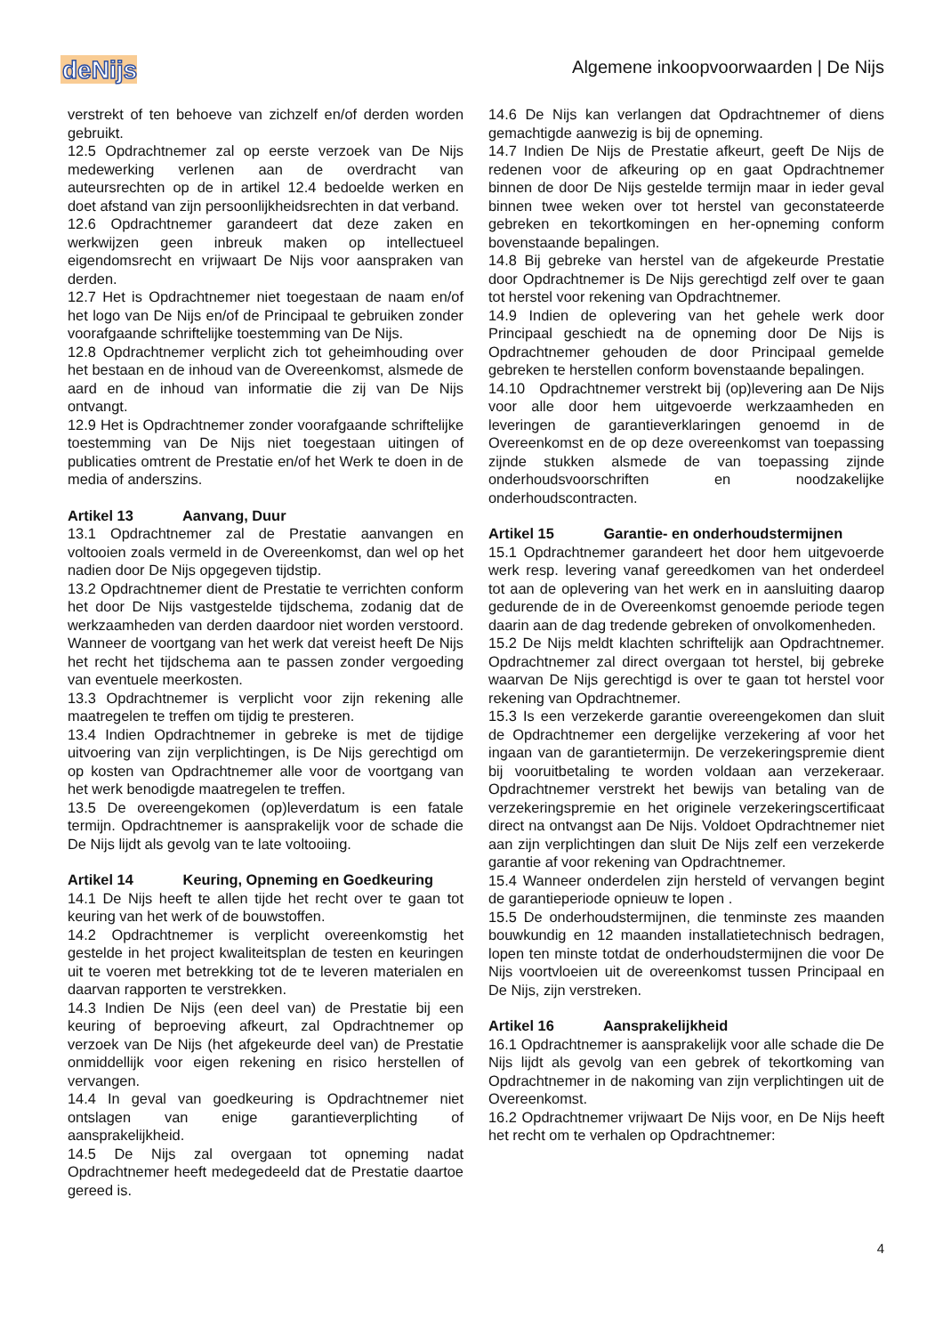deNijs
Algemene inkoopvoorwaarden | De Nijs
verstrekt of ten behoeve van zichzelf en/of derden worden gebruikt.
12.5 Opdrachtnemer zal op eerste verzoek van De Nijs medewerking verlenen aan de overdracht van auteursrechten op de in artikel 12.4 bedoelde werken en doet afstand van zijn persoonlijkheidsrechten in dat verband.
12.6 Opdrachtnemer garandeert dat deze zaken en werkwijzen geen inbreuk maken op intellectueel eigendomsrecht en vrijwaart De Nijs voor aanspraken van derden.
12.7 Het is Opdrachtnemer niet toegestaan de naam en/of het logo van De Nijs en/of de Principaal te gebruiken zonder voorafgaande schriftelijke toestemming van De Nijs.
12.8 Opdrachtnemer verplicht zich tot geheimhouding over het bestaan en de inhoud van de Overeenkomst, alsmede de aard en de inhoud van informatie die zij van De Nijs ontvangt.
12.9 Het is Opdrachtnemer zonder voorafgaande schriftelijke toestemming van De Nijs niet toegestaan uitingen of publicaties omtrent de Prestatie en/of het Werk te doen in de media of anderszins.
Artikel 13 Aanvang, Duur
13.1 Opdrachtnemer zal de Prestatie aanvangen en voltooien zoals vermeld in de Overeenkomst, dan wel op het nadien door De Nijs opgegeven tijdstip.
13.2 Opdrachtnemer dient de Prestatie te verrichten conform het door De Nijs vastgestelde tijdschema, zodanig dat de werkzaamheden van derden daardoor niet worden verstoord. Wanneer de voortgang van het werk dat vereist heeft De Nijs het recht het tijdschema aan te passen zonder vergoeding van eventuele meerkosten.
13.3 Opdrachtnemer is verplicht voor zijn rekening alle maatregelen te treffen om tijdig te presteren.
13.4 Indien Opdrachtnemer in gebreke is met de tijdige uitvoering van zijn verplichtingen, is De Nijs gerechtigd om op kosten van Opdrachtnemer alle voor de voortgang van het werk benodigde maatregelen te treffen.
13.5 De overeengekomen (op)leverdatum is een fatale termijn. Opdrachtnemer is aansprakelijk voor de schade die De Nijs lijdt als gevolg van te late voltooiing.
Artikel 14 Keuring, Opneming en Goedkeuring
14.1 De Nijs heeft te allen tijde het recht over te gaan tot keuring van het werk of de bouwstoffen.
14.2 Opdrachtnemer is verplicht overeenkomstig het gestelde in het project kwaliteitsplan de testen en keuringen uit te voeren met betrekking tot de te leveren materialen en daarvan rapporten te verstrekken.
14.3 Indien De Nijs (een deel van) de Prestatie bij een keuring of beproeving afkeurt, zal Opdrachtnemer op verzoek van De Nijs (het afgekeurde deel van) de Prestatie onmiddellijk voor eigen rekening en risico herstellen of vervangen.
14.4 In geval van goedkeuring is Opdrachtnemer niet ontslagen van enige garantieverplichting of aansprakelijkheid.
14.5 De Nijs zal overgaan tot opneming nadat Opdrachtnemer heeft medegedeeld dat de Prestatie daartoe gereed is.
14.6 De Nijs kan verlangen dat Opdrachtnemer of diens gemachtigde aanwezig is bij de opneming.
14.7 Indien De Nijs de Prestatie afkeurt, geeft De Nijs de redenen voor de afkeuring op en gaat Opdrachtnemer binnen de door De Nijs gestelde termijn maar in ieder geval binnen twee weken over tot herstel van geconstateerde gebreken en tekortkomingen en her-opneming conform bovenstaande bepalingen.
14.8 Bij gebreke van herstel van de afgekeurde Prestatie door Opdrachtnemer is De Nijs gerechtigd zelf over te gaan tot herstel voor rekening van Opdrachtnemer.
14.9 Indien de oplevering van het gehele werk door Principaal geschiedt na de opneming door De Nijs is Opdrachtnemer gehouden de door Principaal gemelde gebreken te herstellen conform bovenstaande bepalingen.
14.10 Opdrachtnemer verstrekt bij (op)levering aan De Nijs voor alle door hem uitgevoerde werkzaamheden en leveringen de garantieverklaringen genoemd in de Overeenkomst en de op deze overeenkomst van toepassing zijnde stukken alsmede de van toepassing zijnde onderhoudsvoorschriften en noodzakelijke onderhoudscontracten.
Artikel 15 Garantie- en onderhoudstermijnen
15.1 Opdrachtnemer garandeert het door hem uitgevoerde werk resp. levering vanaf gereedkomen van het onderdeel tot aan de oplevering van het werk en in aansluiting daarop gedurende de in de Overeenkomst genoemde periode tegen daarin aan de dag tredende gebreken of onvolkomenheden.
15.2 De Nijs meldt klachten schriftelijk aan Opdrachtnemer. Opdrachtnemer zal direct overgaan tot herstel, bij gebreke waarvan De Nijs gerechtigd is over te gaan tot herstel voor rekening van Opdrachtnemer.
15.3 Is een verzekerde garantie overeengekomen dan sluit de Opdrachtnemer een dergelijke verzekering af voor het ingaan van de garantietermijn. De verzekeringspremie dient bij vooruitbetaling te worden voldaan aan verzekeraar. Opdrachtnemer verstrekt het bewijs van betaling van de verzekeringspremie en het originele verzekeringscertificaat direct na ontvangst aan De Nijs. Voldoet Opdrachtnemer niet aan zijn verplichtingen dan sluit De Nijs zelf een verzekerde garantie af voor rekening van Opdrachtnemer.
15.4 Wanneer onderdelen zijn hersteld of vervangen begint de garantieperiode opnieuw te lopen .
15.5 De onderhoudstermijnen, die tenminste zes maanden bouwkundig en 12 maanden installatietechnisch bedragen, lopen ten minste totdat de onderhoudstermijnen die voor De Nijs voortvloeien uit de overeenkomst tussen Principaal en De Nijs, zijn verstreken.
Artikel 16 Aansprakelijkheid
16.1 Opdrachtnemer is aansprakelijk voor alle schade die De Nijs lijdt als gevolg van een gebrek of tekortkoming van Opdrachtnemer in de nakoming van zijn verplichtingen uit de Overeenkomst.
16.2 Opdrachtnemer vrijwaart De Nijs voor, en De Nijs heeft het recht om te verhalen op Opdrachtnemer:
4